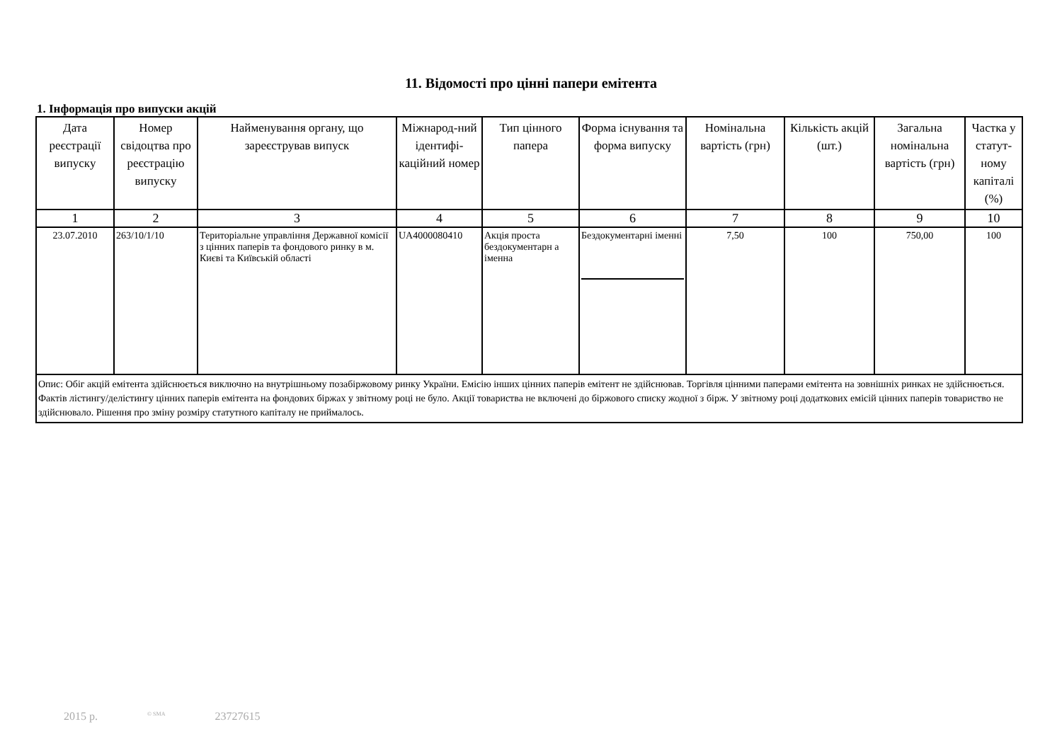11. Відомості про цінні папери емітента
1. Інформація про випуски акцій
| Дата реєстрації випуску | Номер свідоцтва про реєстрацію випуску | Найменування органу, що зареєстрував випуск | Міжнарод-ний ідентифі-каційний номер | Тип цінного папера | Форма існування та форма випуску | Номінальна вартість (грн) | Кількість акцій (шт.) | Загальна номінальна вартість (грн) | Частка у статут-ному капіталі (%) |
| --- | --- | --- | --- | --- | --- | --- | --- | --- | --- |
| 1 | 2 | 3 | 4 | 5 | 6 | 7 | 8 | 9 | 10 |
| 23.07.2010 | 263/10/1/10 | Територіальне управління Державної комісії з цінних паперів та фондового ринку в м. Києві та Київській області | UA4000080410 | Акція проста бездокументарн а іменна | Бездокументарні іменні | 7,50 | 100 | 750,00 | 100 |
| Опис: Обіг акцій емітента здійснюється виключно на внутрішньому позабіржовому ринку України. Емісію інших цінних паперів емітент не здійснював. Торгівля цінними паперами емітента на зовнішніх ринках не здійснюється. Фактів лістингу/делістингу цінних паперів емітента на фондових біржах у звітному році не було. Акції товариства не включені до біржового списку жодної з бірж. У звітному році додаткових емісій цінних паперів товариство не здійснювало. Рішення про зміну розміру статутного капіталу не приймалось. | | | | | | | | | |
2015 р.<sup>© SMA</sup> 23727615